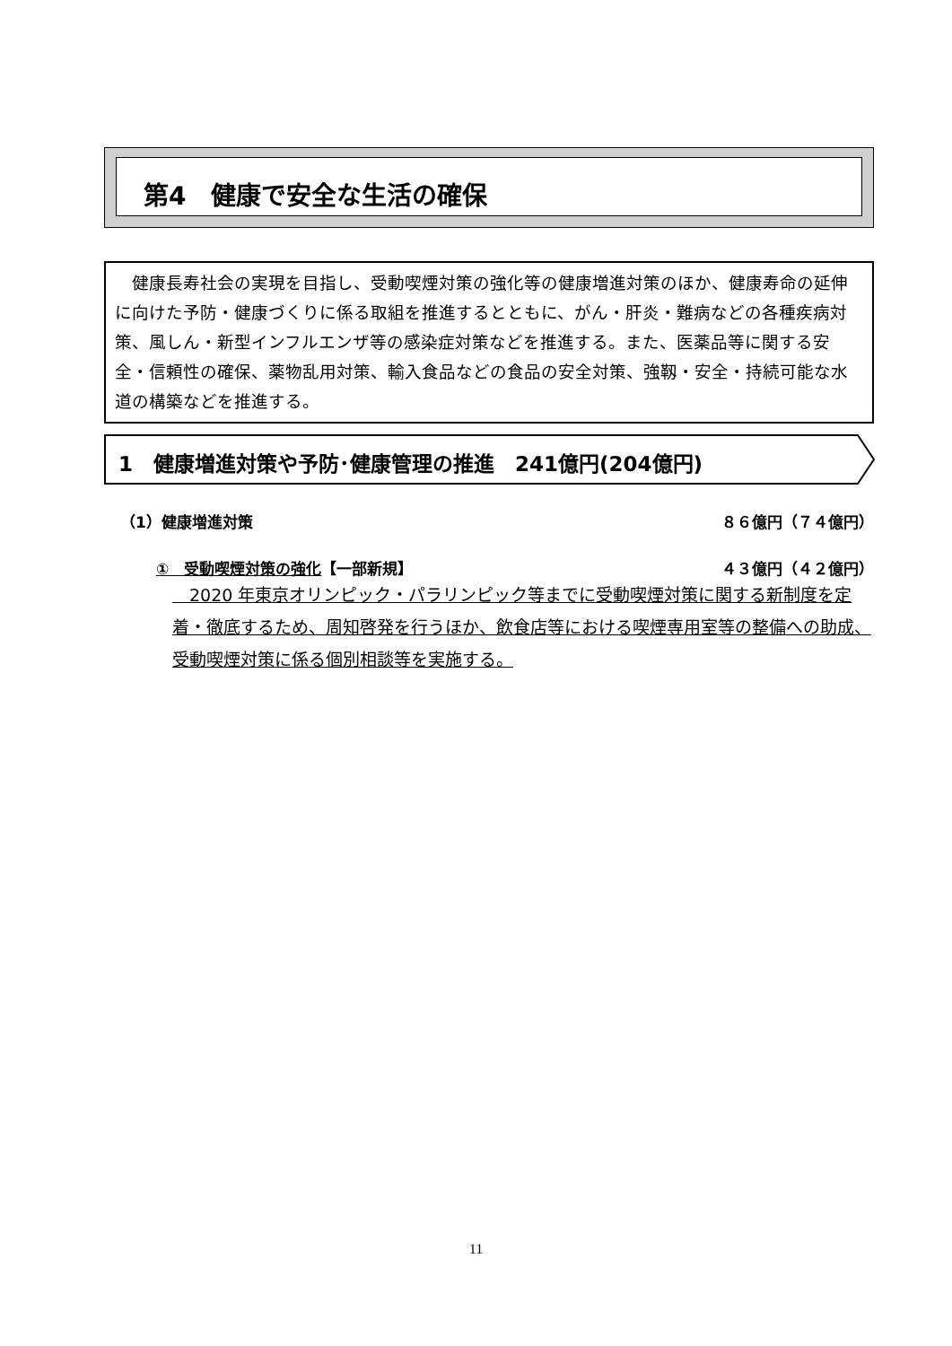第4　健康で安全な生活の確保
　健康長寿社会の実現を目指し、受動喫煙対策の強化等の健康増進対策のほか、健康寿命の延伸に向けた予防・健康づくりに係る取組を推進するとともに、がん・肝炎・難病などの各種疾病対策、風しん・新型インフルエンザ等の感染症対策などを推進する。また、医薬品等に関する安全・信頼性の確保、薬物乱用対策、輸入食品などの食品の安全対策、強靱・安全・持続可能な水道の構築などを推進する。
1　健康増進対策や予防･健康管理の推進　241億円(204億円)
（1）健康増進対策 ８６億円（７４億円）
①　受動喫煙対策の強化【一部新規】 ４３億円（４２億円）
　2020 年東京オリンピック・パラリンピック等までに受動喫煙対策に関する新制度を定着・徹底するため、周知啓発を行うほか、飲食店等における喫煙専用室等の整備への助成、受動喫煙対策に係る個別相談等を実施する。
11